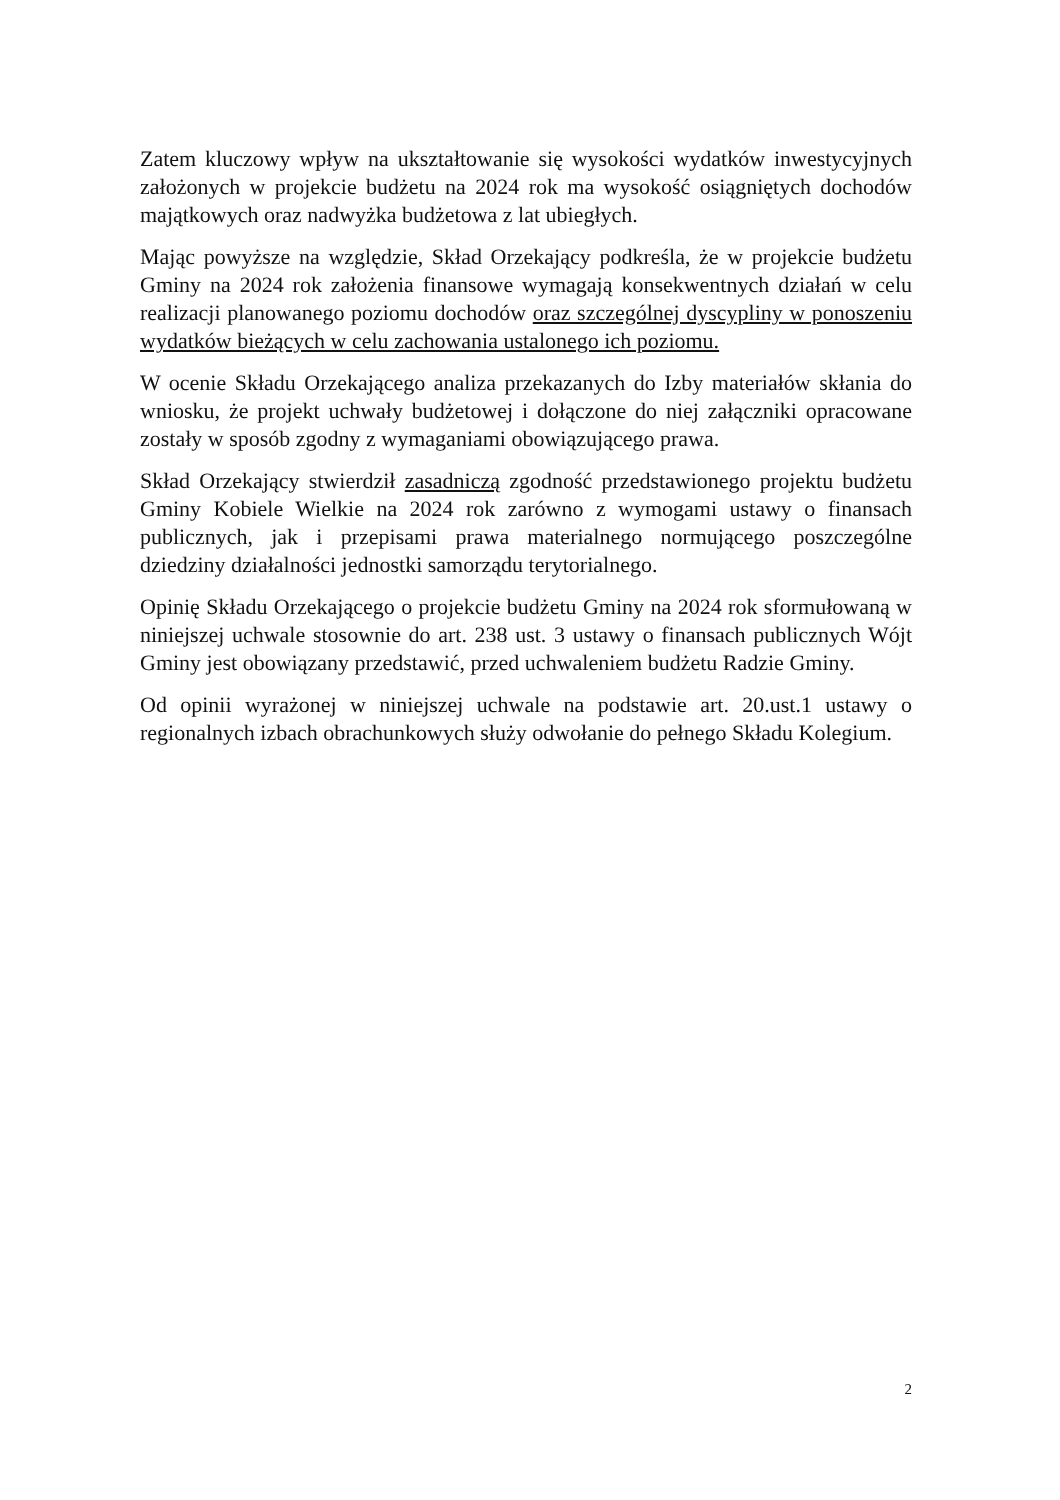Zatem kluczowy wpływ na ukształtowanie się wysokości wydatków inwestycyjnych założonych w projekcie budżetu na 2024 rok ma wysokość osiągniętych dochodów majątkowych oraz nadwyżka budżetowa z lat ubiegłych.
Mając powyższe na względzie, Skład Orzekający podkreśla, że w projekcie budżetu Gminy na 2024 rok założenia finansowe wymagają konsekwentnych działań w celu realizacji planowanego poziomu dochodów oraz szczególnej dyscypliny w ponoszeniu wydatków bieżących w celu zachowania ustalonego ich poziomu.
W ocenie Składu Orzekającego analiza przekazanych do Izby materiałów skłania do wniosku, że projekt uchwały budżetowej i dołączone do niej załączniki opracowane zostały w sposób zgodny z wymaganiami obowiązującego prawa.
Skład Orzekający stwierdził zasadniczą zgodność przedstawionego projektu budżetu Gminy Kobiele Wielkie na 2024 rok zarówno z wymogami ustawy o finansach publicznych, jak i przepisami prawa materialnego normującego poszczególne dziedziny działalności jednostki samorządu terytorialnego.
Opinię Składu Orzekającego o projekcie budżetu Gminy na 2024 rok sformułowaną w niniejszej uchwale stosownie do art. 238 ust. 3 ustawy o finansach publicznych Wójt Gminy jest obowiązany przedstawić, przed uchwaleniem budżetu Radzie Gminy.
Od opinii wyrażonej w niniejszej uchwale na podstawie art. 20.ust.1 ustawy o regionalnych izbach obrachunkowych służy odwołanie do pełnego Składu Kolegium.
2